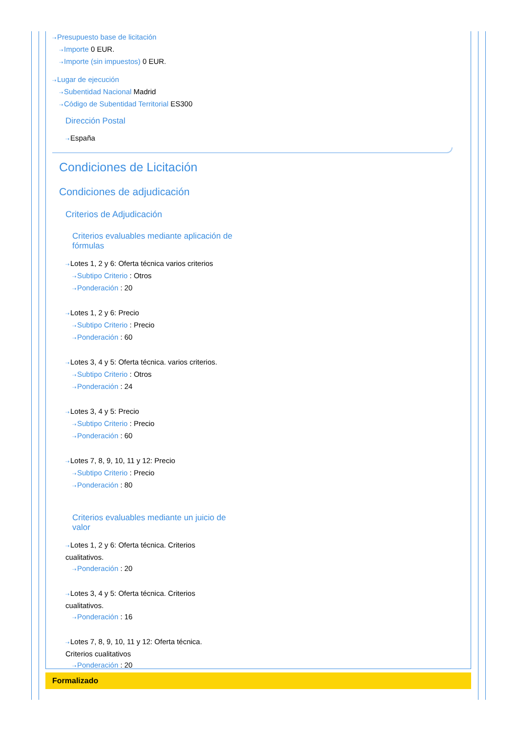⇢Presupuesto base de licitación
⇢Importe 0 EUR.
⇢Importe (sin impuestos) 0 EUR.
⇢Lugar de ejecución
⇢Subentidad Nacional Madrid
⇢Código de Subentidad Territorial ES300
Dirección Postal
⇢España
Condiciones de Licitación
Condiciones de adjudicación
Criterios de Adjudicación
Criterios evaluables mediante aplicación de fórmulas
⇢Lotes 1, 2 y 6: Oferta técnica varios criterios
⇢Subtipo Criterio : Otros
⇢Ponderación : 20
⇢Lotes 1, 2 y 6: Precio
⇢Subtipo Criterio : Precio
⇢Ponderación : 60
⇢Lotes 3, 4 y 5: Oferta técnica. varios criterios.
⇢Subtipo Criterio : Otros
⇢Ponderación : 24
⇢Lotes 3, 4 y 5: Precio
⇢Subtipo Criterio : Precio
⇢Ponderación : 60
⇢Lotes 7, 8, 9, 10, 11 y 12: Precio
⇢Subtipo Criterio : Precio
⇢Ponderación : 80
Criterios evaluables mediante un juicio de valor
⇢Lotes 1, 2 y 6: Oferta técnica. Criterios cualitativos.
⇢Ponderación : 20
⇢Lotes 3, 4 y 5: Oferta técnica. Criterios cualitativos.
⇢Ponderación : 16
⇢Lotes 7, 8, 9, 10, 11 y 12: Oferta técnica. Criterios cualitativos
⇢Ponderación : 20
Formalizado